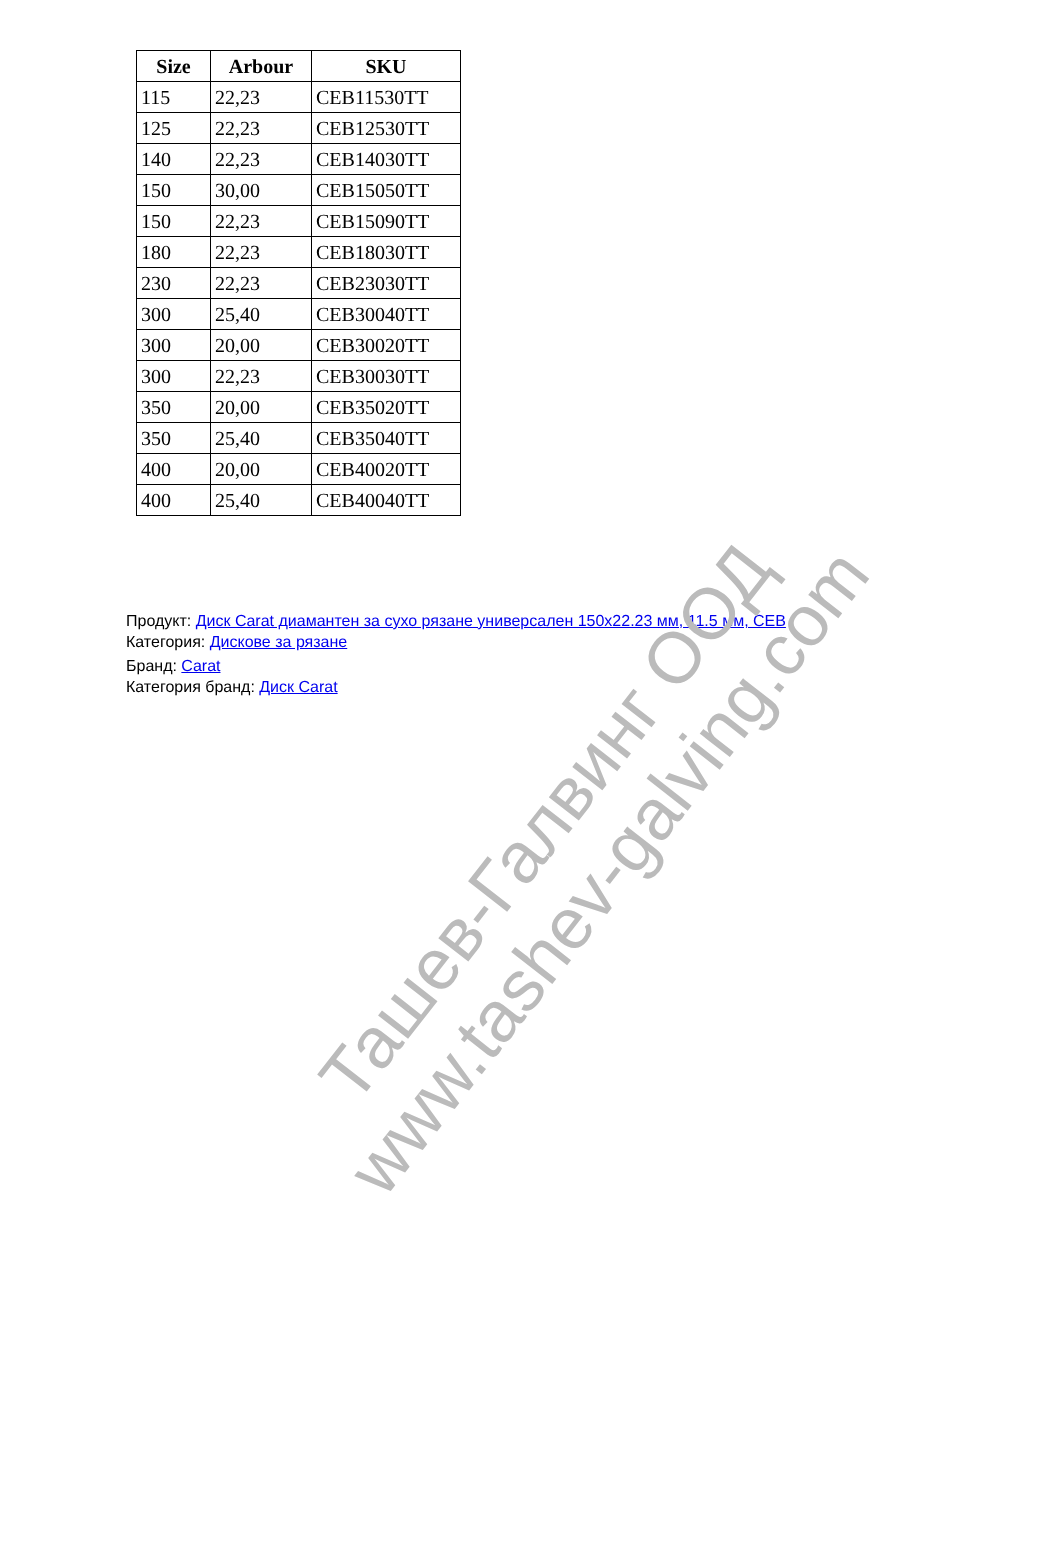| Size | Arbour | SKU |
| --- | --- | --- |
| 115 | 22,23 | CEB11530TT |
| 125 | 22,23 | CEB12530TT |
| 140 | 22,23 | CEB14030TT |
| 150 | 30,00 | CEB15050TT |
| 150 | 22,23 | CEB15090TT |
| 180 | 22,23 | CEB18030TT |
| 230 | 22,23 | CEB23030TT |
| 300 | 25,40 | CEB30040TT |
| 300 | 20,00 | CEB30020TT |
| 300 | 22,23 | CEB30030TT |
| 350 | 20,00 | CEB35020TT |
| 350 | 25,40 | CEB35040TT |
| 400 | 20,00 | CEB40020TT |
| 400 | 25,40 | CEB40040TT |
Продукт: Диск Carat диамантен за сухо рязане универсален 150x22.23 мм, 11.5 мм, CEB
Категория: Дискове за рязане
Бранд: Carat
Категория бранд: Диск Carat
Ташев-Галвинг ООД
www.tashev-galving.com